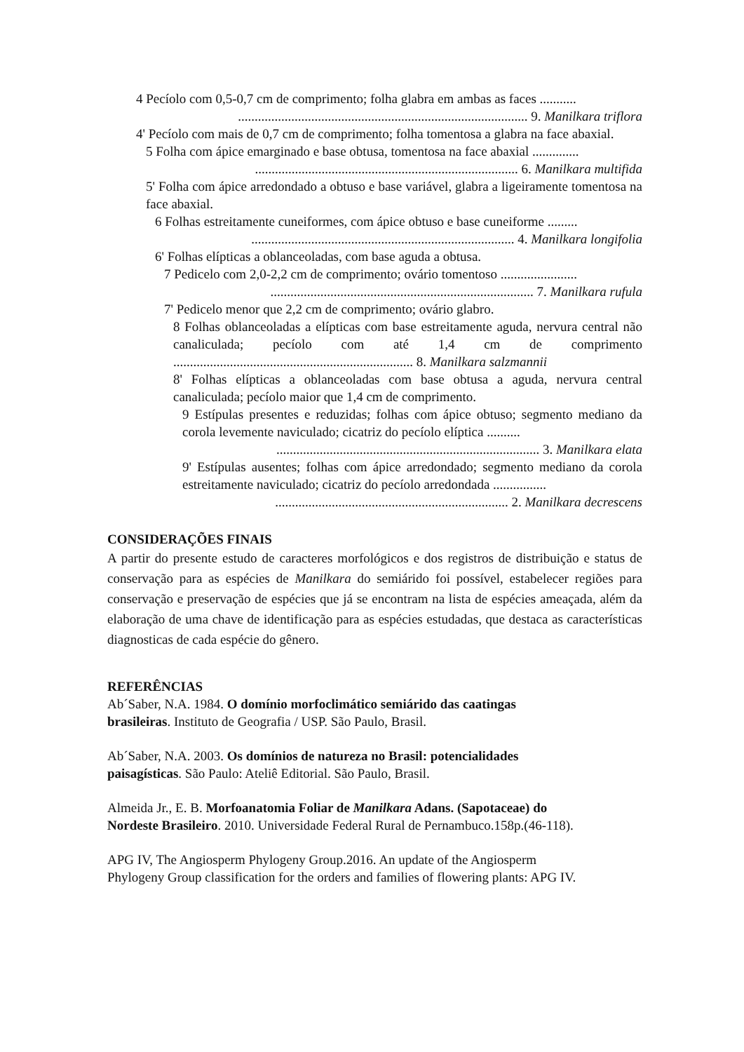4 Pecíolo com 0,5-0,7 cm de comprimento; folha glabra em ambas as faces ...........
....................................................................................... 9. Manilkara triflora
4' Pecíolo com mais de 0,7 cm de comprimento; folha tomentosa a glabra na face abaxial.
5 Folha com ápice emarginado e base obtusa, tomentosa na face abaxial ..............
............................................................................... 6. Manilkara multifida
5' Folha com ápice arredondado a obtuso e base variável, glabra a ligeiramente tomentosa na face abaxial.
6 Folhas estreitamente cuneiformes, com ápice obtuso e base cuneiforme .........
............................................................................... 4. Manilkara longifolia
6' Folhas elípticas a oblanceoladas, com base aguda a obtusa.
7 Pedicelo com 2,0-2,2 cm de comprimento; ovário tomentoso .......................
............................................................................... 7. Manilkara rufula
7' Pedicelo menor que 2,2 cm de comprimento; ovário glabro.
8 Folhas oblanceoladas a elípticas com base estreitamente aguda, nervura central não canaliculada; pecíolo com até 1,4 cm de comprimento ........................................................................ 8. Manilkara salzmannii
8' Folhas elípticas a oblanceoladas com base obtusa a aguda, nervura central canaliculada; pecíolo maior que 1,4 cm de comprimento.
9 Estípulas presentes e reduzidas; folhas com ápice obtuso; segmento mediano da corola levemente naviculado; cicatriz do pecíolo elíptica ..........
............................................................................... 3. Manilkara elata
9' Estípulas ausentes; folhas com ápice arredondado; segmento mediano da corola estreitamente naviculado; cicatriz do pecíolo arredondada ................
...................................................................... 2. Manilkara decrescens
CONSIDERAÇÕES FINAIS
A partir do presente estudo de caracteres morfológicos e dos registros de distribuição e status de conservação para as espécies de Manilkara do semiárido foi possível, estabelecer regiões para conservação e preservação de espécies que já se encontram na lista de espécies ameaçada, além da elaboração de uma chave de identificação para as espécies estudadas, que destaca as características diagnosticas de cada espécie do gênero.
REFERÊNCIAS
Ab´Saber, N.A. 1984. O domínio morfoclimático semiárido das caatingas
brasileiras. Instituto de Geografia / USP. São Paulo, Brasil.
Ab´Saber, N.A. 2003. Os domínios de natureza no Brasil: potencialidades
paisagísticas. São Paulo: Ateliê Editorial. São Paulo, Brasil.
Almeida Jr., E. B. Morfoanatomia Foliar de Manilkara Adans. (Sapotaceae) do
Nordeste Brasileiro. 2010. Universidade Federal Rural de Pernambuco.158p.(46-118).
APG IV, The Angiosperm Phylogeny Group.2016. An update of the Angiosperm
Phylogeny Group classification for the orders and families of flowering plants: APG IV.